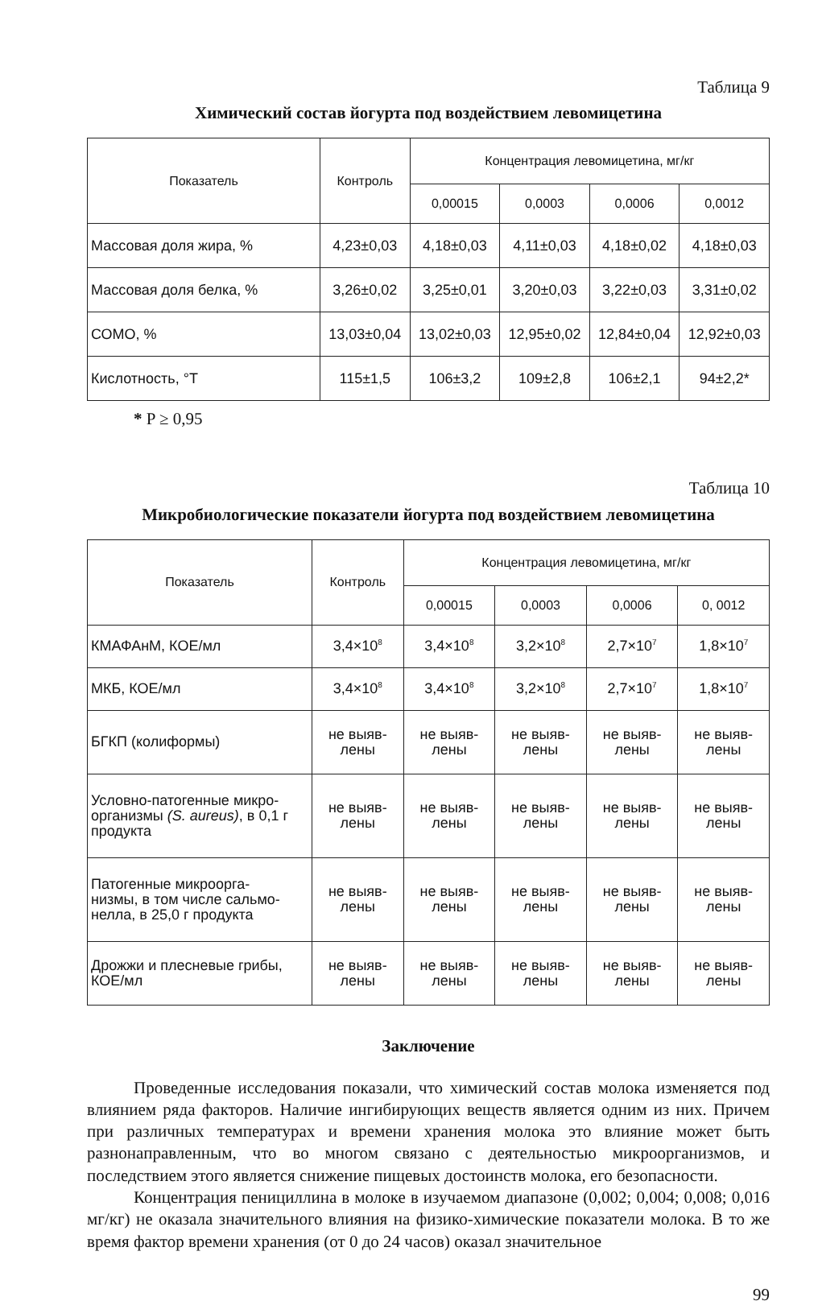Таблица 9
Химический состав йогурта под воздействием левомицетина
| Показатель | Контроль | Концентрация левомицетина, мг/кг | | | |
| --- | --- | --- | --- | --- | --- |
| | | 0,00015 | 0,0003 | 0,0006 | 0,0012 |
| Массовая доля жира, % | 4,23±0,03 | 4,18±0,03 | 4,11±0,03 | 4,18±0,02 | 4,18±0,03 |
| Массовая доля белка, % | 3,26±0,02 | 3,25±0,01 | 3,20±0,03 | 3,22±0,03 | 3,31±0,02 |
| СОМО, % | 13,03±0,04 | 13,02±0,03 | 12,95±0,02 | 12,84±0,04 | 12,92±0,03 |
| Кислотность, °Т | 115±1,5 | 106±3,2 | 109±2,8 | 106±2,1 | 94±2,2* |
* P ≥ 0,95
Таблица 10
Микробиологические показатели йогурта под воздействием левомицетина
| Показатель | Контроль | Концентрация левомицетина, мг/кг | | | |
| --- | --- | --- | --- | --- | --- |
| | | 0,00015 | 0,0003 | 0,0006 | 0, 0012 |
| КМАФАнМ, КОЕ/мл | 3,4×10<sup>8</sup> | 3,4×10<sup>8</sup> | 3,2×10<sup>8</sup> | 2,7×10<sup>7</sup> | 1,8×10<sup>7</sup> |
| МКБ, КОЕ/мл | 3,4×10<sup>8</sup> | 3,4×10<sup>8</sup> | 3,2×10<sup>8</sup> | 2,7×10<sup>7</sup> | 1,8×10<sup>7</sup> |
| БГКП (колиформы) | не выяв- лены | не выяв- лены | не выяв- лены | не выяв- лены | не выяв- лены |
| Условно-патогенные микро- организмы (S. aureus) , в 0,1 г продукта | не выяв- лены | не выяв- лены | не выяв- лены | не выяв- лены | не выяв- лены |
| Патогенные микроорга- низмы, в том числе сальмо- нелла, в 25,0 г продукта | не выяв- лены | не выяв- лены | не выяв- лены | не выяв- лены | не выяв- лены |
| Дрожжи и плесневые грибы, КОЕ/мл | не выяв- лены | не выяв- лены | не выяв- лены | не выяв- лены | не выяв- лены |
Заключение
Проведенные исследования показали, что химический состав молока изменяется под влиянием ряда факторов. Наличие ингибирующих веществ является одним из них. Причем при различных температурах и времени хранения молока это влияние может быть разнонаправленным, что во многом связано с деятельностью микроорганизмов, и последствием этого является снижение пищевых достоинств молока, его безопасности.
Концентрация пенициллина в молоке в изучаемом диапазоне (0,002; 0,004; 0,008; 0,016 мг/кг) не оказала значительного влияния на физико-химические показатели молока. В то же время фактор времени хранения (от 0 до 24 часов) оказал значительное
99